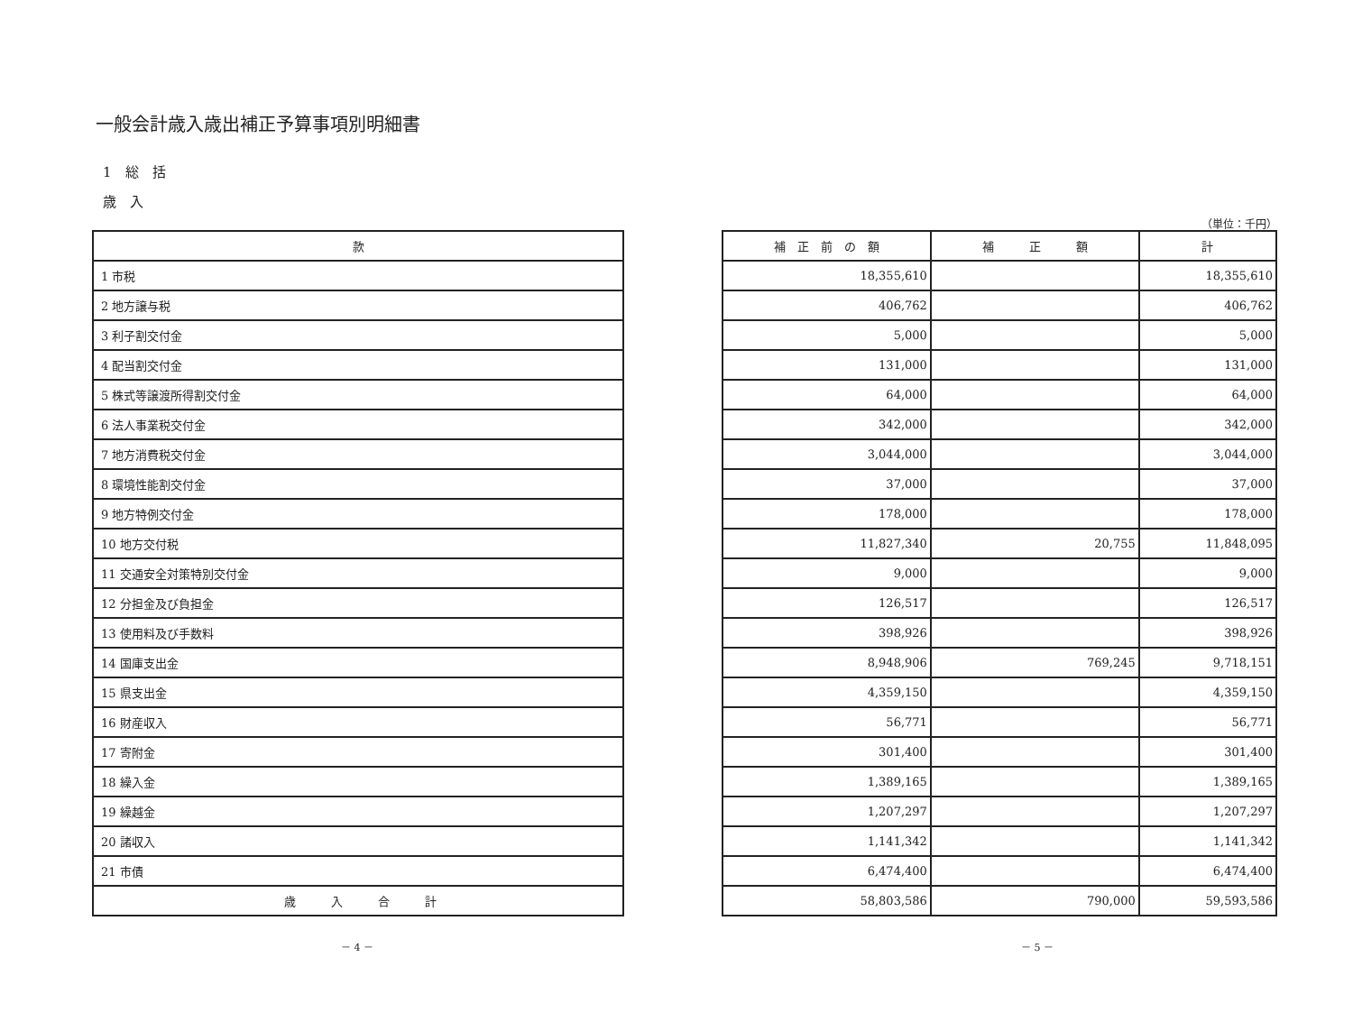一般会計歳入歳出補正予算事項別明細書
1　総　括
歳　入
| 款 |
| --- |
| 1 市税 |
| 2 地方譲与税 |
| 3 利子割交付金 |
| 4 配当割交付金 |
| 5 株式等譲渡所得割交付金 |
| 6 法人事業税交付金 |
| 7 地方消費税交付金 |
| 8 環境性能割交付金 |
| 9 地方特例交付金 |
| 10 地方交付税 |
| 11 交通安全対策特別交付金 |
| 12 分担金及び負担金 |
| 13 使用料及び手数料 |
| 14 国庫支出金 |
| 15 県支出金 |
| 16 財産収入 |
| 17 寄附金 |
| 18 繰入金 |
| 19 繰越金 |
| 20 諸収入 |
| 21 市債 |
| 歳 入 合 計 |
（単位：千円）
| 補 正 前 の 額 | 補 正 額 | 計 |
| --- | --- | --- |
| 18,355,610 | | 18,355,610 |
| 406,762 | | 406,762 |
| 5,000 | | 5,000 |
| 131,000 | | 131,000 |
| 64,000 | | 64,000 |
| 342,000 | | 342,000 |
| 3,044,000 | | 3,044,000 |
| 37,000 | | 37,000 |
| 178,000 | | 178,000 |
| 11,827,340 | 20,755 | 11,848,095 |
| 9,000 | | 9,000 |
| 126,517 | | 126,517 |
| 398,926 | | 398,926 |
| 8,948,906 | 769,245 | 9,718,151 |
| 4,359,150 | | 4,359,150 |
| 56,771 | | 56,771 |
| 301,400 | | 301,400 |
| 1,389,165 | | 1,389,165 |
| 1,207,297 | | 1,207,297 |
| 1,141,342 | | 1,141,342 |
| 6,474,400 | | 6,474,400 |
| 58,803,586 | 790,000 | 59,593,586 |
－ 4 － － 5 －